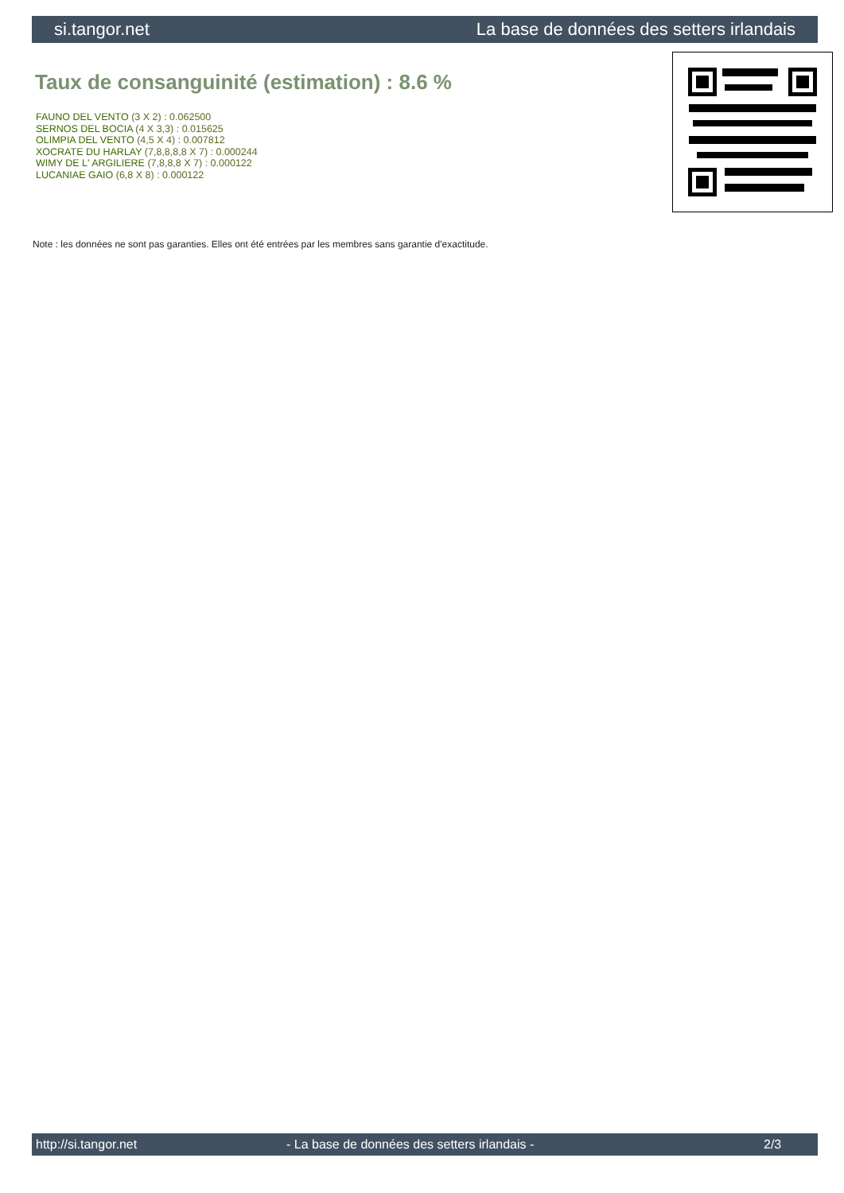si.tangor.net La base de données des setters irlandais
Taux de consanguinité (estimation) : 8.6 %
FAUNO DEL VENTO (3 X 2) : 0.062500
SERNOS DEL BOCIA (4 X 3,3) : 0.015625
OLIMPIA DEL VENTO (4,5 X 4) : 0.007812
XOCRATE DU HARLAY (7,8,8,8,8 X 7) : 0.000244
WIMY DE L' ARGILIERE (7,8,8,8 X 7) : 0.000122
LUCANIAE GAIO (6,8 X 8) : 0.000122
Note : les données ne sont pas garanties. Elles ont été entrées par les membres sans garantie d'exactitude.
http://si.tangor.net - La base de données des setters irlandais - 2/3